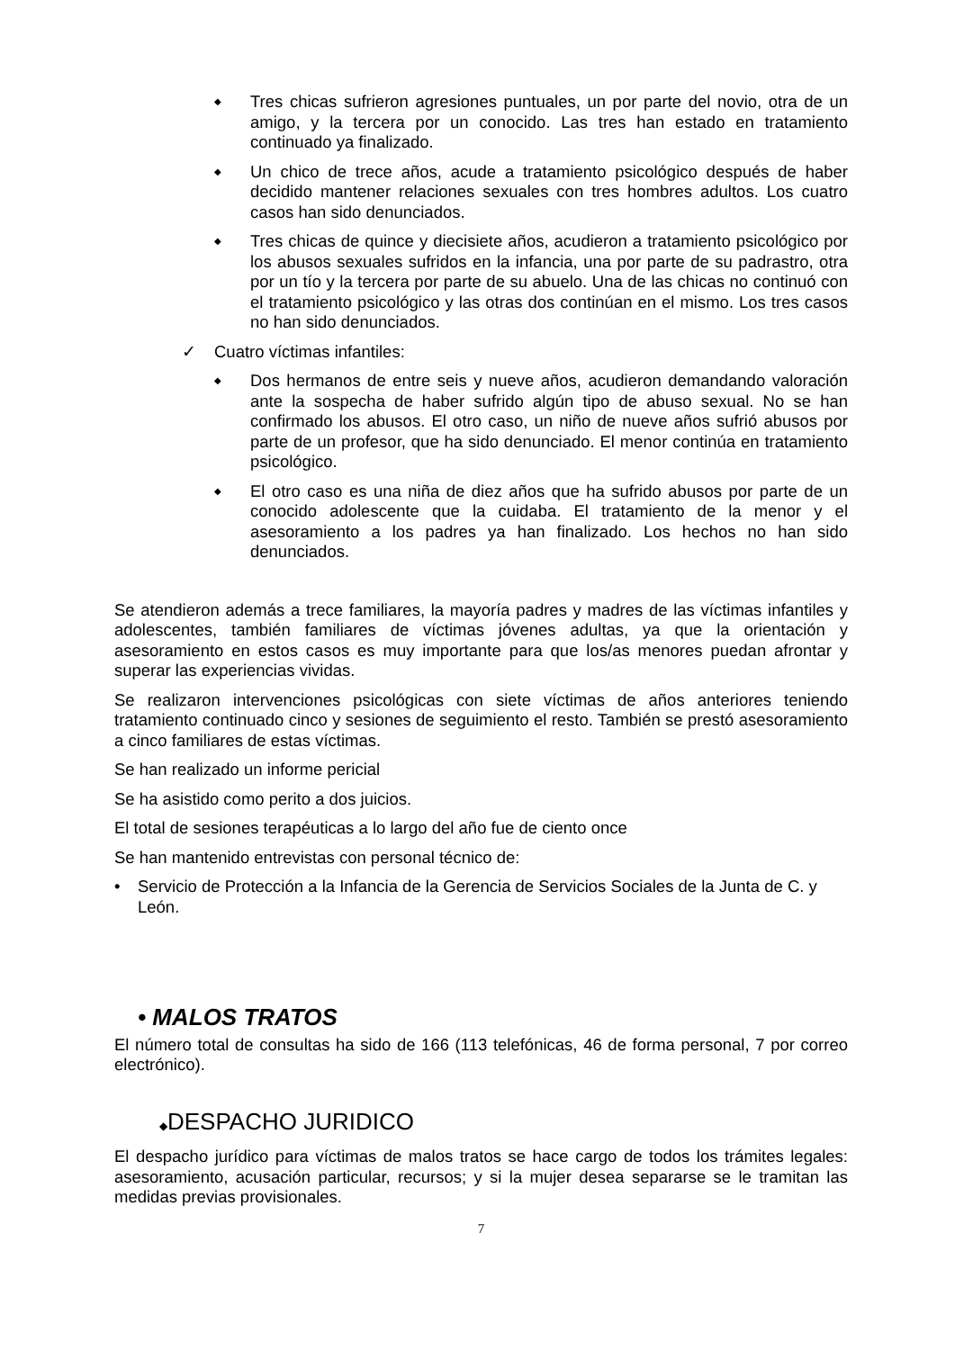◆ Tres chicas sufrieron agresiones puntuales, un por parte del novio, otra de un amigo, y la tercera por un conocido. Las tres han estado en tratamiento continuado ya finalizado.
◆ Un chico de trece años, acude a tratamiento psicológico después de haber decidido mantener relaciones sexuales con tres hombres adultos. Los cuatro casos han sido denunciados.
◆ Tres chicas de quince y diecisiete años, acudieron a tratamiento psicológico por los abusos sexuales sufridos en la infancia, una por parte de su padrastro, otra por un tío y la tercera por parte de su abuelo. Una de las chicas no continuó con el tratamiento psicológico y las otras dos continúan en el mismo. Los tres casos no han sido denunciados.
✓ Cuatro víctimas infantiles:
◆ Dos hermanos de entre seis y nueve años, acudieron demandando valoración ante la sospecha de haber sufrido algún tipo de abuso sexual. No se han confirmado los abusos. El otro caso, un niño de nueve años sufrió abusos por parte de un profesor, que ha sido denunciado. El menor continúa en tratamiento psicológico.
◆ El otro caso es una niña de diez años que ha sufrido abusos por parte de un conocido adolescente que la cuidaba. El tratamiento de la menor y el asesoramiento a los padres ya han finalizado. Los hechos no han sido denunciados.
Se atendieron además a trece familiares, la mayoría padres y madres de las víctimas infantiles y adolescentes, también familiares de víctimas jóvenes adultas, ya que la orientación y asesoramiento en estos casos es muy importante para que los/as menores puedan afrontar y superar las experiencias vividas.
Se realizaron intervenciones psicológicas con siete víctimas de años anteriores teniendo tratamiento continuado cinco y sesiones de seguimiento el resto. También se prestó asesoramiento a cinco familiares de estas víctimas.
Se han realizado un informe pericial
Se ha asistido como perito a dos juicios.
El total de sesiones terapéuticas a lo largo del año fue de ciento once
Se han mantenido entrevistas con personal técnico de:
• Servicio de Protección a la Infancia de la Gerencia de Servicios Sociales de la Junta de C. y León.
• MALOS TRATOS
El número total de consultas ha sido de 166 (113 telefónicas, 46 de forma personal, 7 por correo electrónico).
◆DESPACHO JURIDICO
El despacho jurídico para víctimas de malos tratos se hace cargo de todos los trámites legales: asesoramiento, acusación particular, recursos; y si la mujer desea separarse se le tramitan las medidas previas provisionales.
7